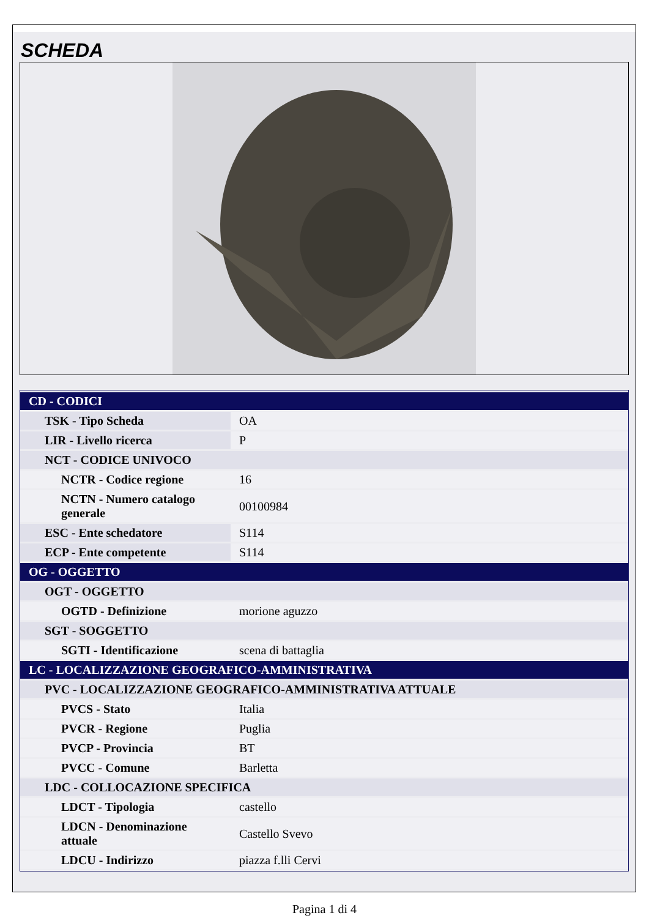SCHEDA
| CD - CODICI | |
| TSK - Tipo Scheda | OA |
| LIR - Livello ricerca | P |
| NCT - CODICE UNIVOCO | |
| NCTR - Codice regione | 16 |
| NCTN - Numero catalogo generale | 00100984 |
| ESC - Ente schedatore | S114 |
| ECP - Ente competente | S114 |
| OG - OGGETTO | |
| OGT - OGGETTO | |
| OGTD - Definizione | morione aguzzo |
| SGT - SOGGETTO | |
| SGTI - Identificazione | scena di battaglia |
| LC - LOCALIZZAZIONE GEOGRAFICO-AMMINISTRATIVA | |
| PVC - LOCALIZZAZIONE GEOGRAFICO-AMMINISTRATIVA ATTUALE | |
| PVCS - Stato | Italia |
| PVCR - Regione | Puglia |
| PVCP - Provincia | BT |
| PVCC - Comune | Barletta |
| LDC - COLLOCAZIONE SPECIFICA | |
| LDCT - Tipologia | castello |
| LDCN - Denominazione attuale | Castello Svevo |
| LDCU - Indirizzo | piazza f.lli Cervi |
Pagina 1 di 4